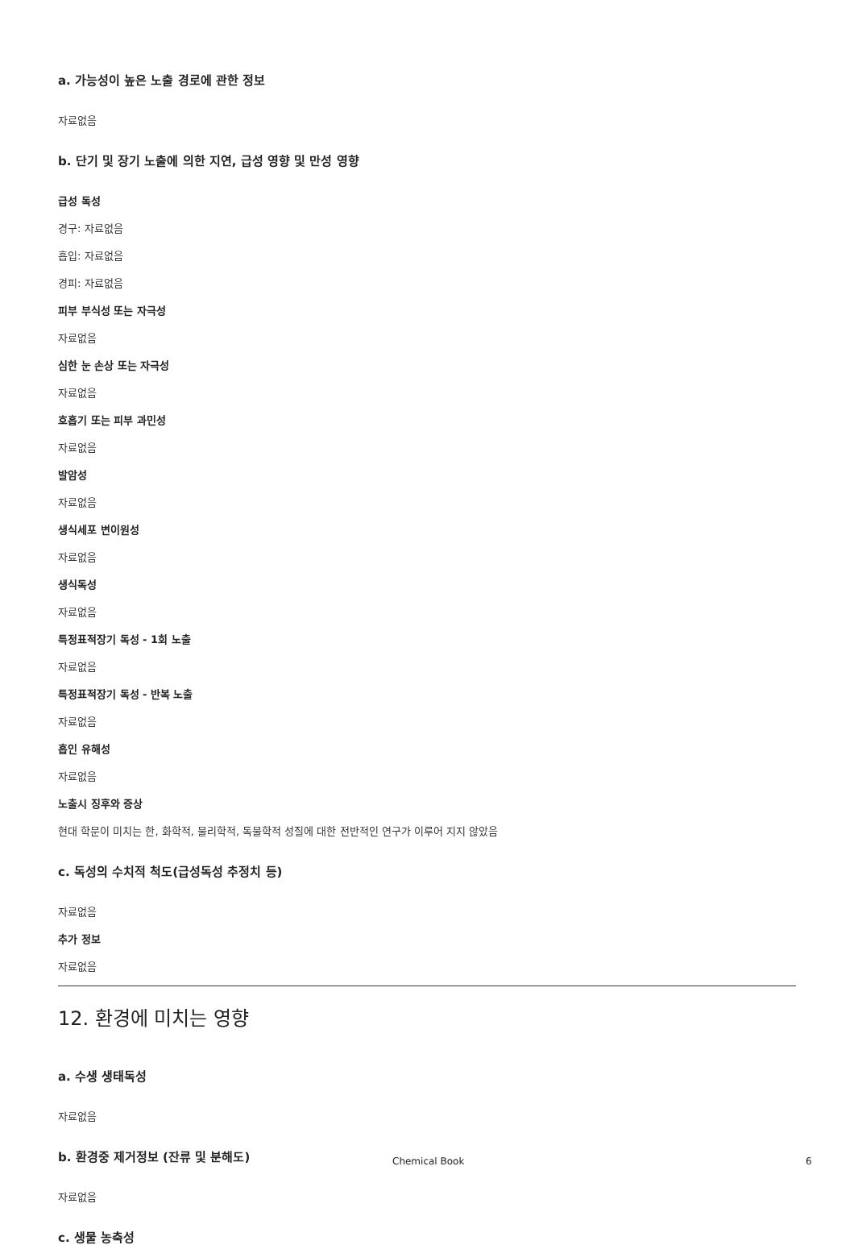a. 가능성이 높은 노출 경로에 관한 정보
자료없음
b. 단기 및 장기 노출에 의한 지연, 급성 영향 및 만성 영향
급성 독성
경구: 자료없음
흡입: 자료없음
경피: 자료없음
피부 부식성 또는 자극성
자료없음
심한 눈 손상 또는 자극성
자료없음
호흡기 또는 피부 과민성
자료없음
발암성
자료없음
생식세포 변이원성
자료없음
생식독성
자료없음
특정표적장기 독성 - 1회 노출
자료없음
특정표적장기 독성 - 반복 노출
자료없음
흡인 유해성
자료없음
노출시 징후와 증상
현대 학문이 미치는 한, 화학적, 물리학적, 독물학적 성질에 대한 전반적인 연구가 이루어 지지 않았음
c. 독성의 수치적 척도(급성독성 추정치 등)
자료없음
추가 정보
자료없음
12. 환경에 미치는 영향
a. 수생 생태독성
자료없음
b. 환경중 제거정보 (잔류 및 분해도)
자료없음
c. 생물 농축성
Chemical Book 6